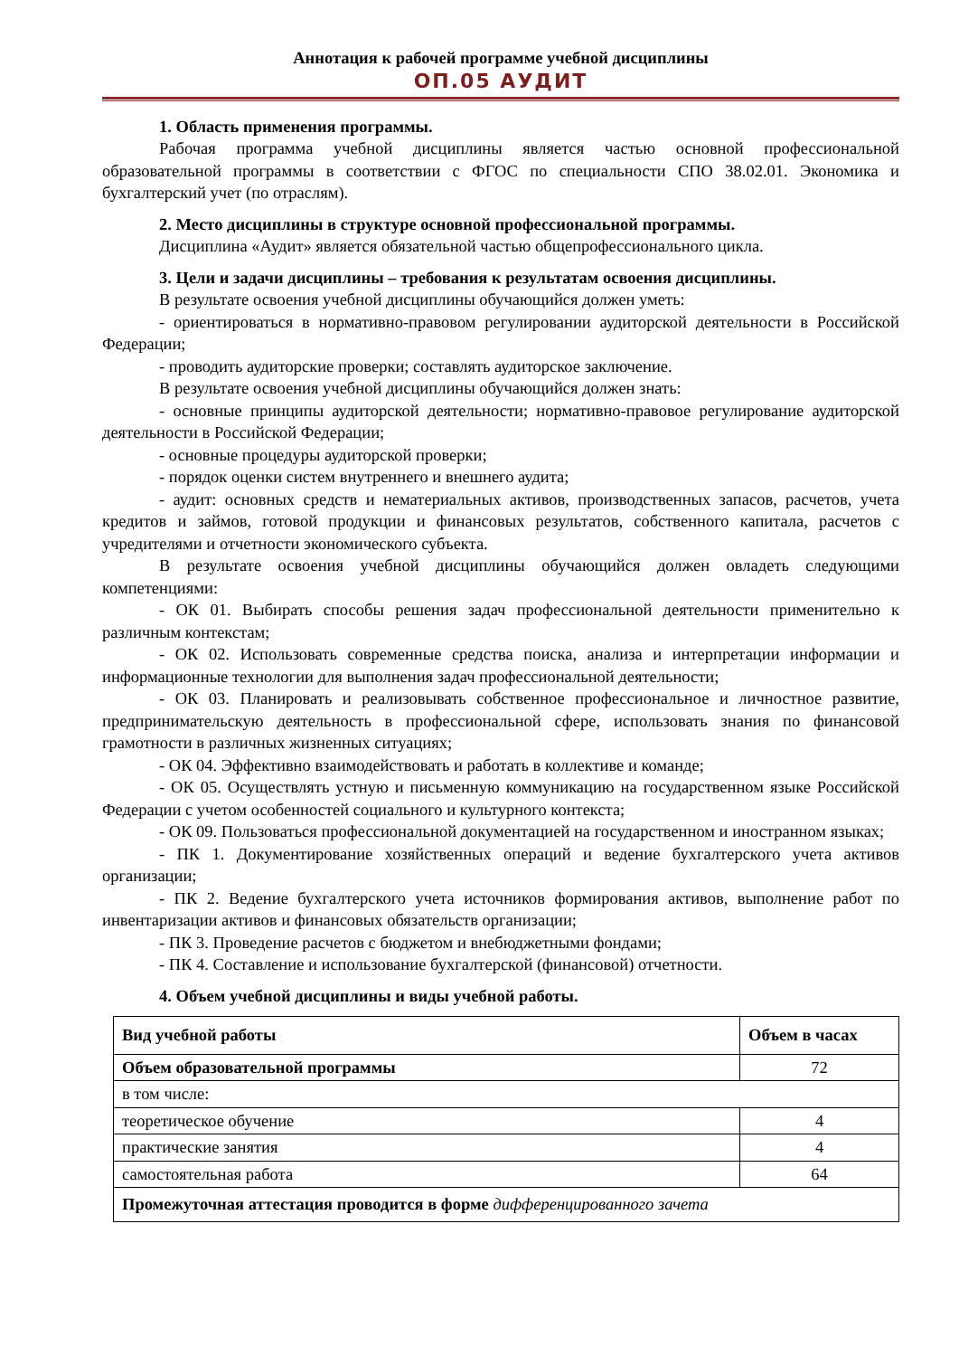Аннотация к рабочей программе учебной дисциплины
ОП.05 АУДИТ
1. Область применения программы.
Рабочая программа учебной дисциплины является частью основной профессиональной образовательной программы в соответствии с ФГОС по специальности СПО 38.02.01. Экономика и бухгалтерский учет (по отраслям).
2. Место дисциплины в структуре основной профессиональной программы.
Дисциплина «Аудит» является обязательной частью общепрофессионального цикла.
3. Цели и задачи дисциплины – требования к результатам освоения дисциплины.
В результате освоения учебной дисциплины обучающийся должен уметь:
- ориентироваться в нормативно-правовом регулировании аудиторской деятельности в Российской Федерации;
- проводить аудиторские проверки; составлять аудиторское заключение.
В результате освоения учебной дисциплины обучающийся должен знать:
- основные принципы аудиторской деятельности; нормативно-правовое регулирование аудиторской деятельности в Российской Федерации;
- основные процедуры аудиторской проверки;
- порядок оценки систем внутреннего и внешнего аудита;
- аудит: основных средств и нематериальных активов, производственных запасов, расчетов, учета кредитов и займов, готовой продукции и финансовых результатов, собственного капитала, расчетов с учредителями и отчетности экономического субъекта.
В результате освоения учебной дисциплины обучающийся должен овладеть следующими компетенциями:
- ОК 01. Выбирать способы решения задач профессиональной деятельности применительно к различным контекстам;
- ОК 02. Использовать современные средства поиска, анализа и интерпретации информации и информационные технологии для выполнения задач профессиональной деятельности;
- ОК 03. Планировать и реализовывать собственное профессиональное и личностное развитие, предпринимательскую деятельность в профессиональной сфере, использовать знания по финансовой грамотности в различных жизненных ситуациях;
- ОК 04. Эффективно взаимодействовать и работать в коллективе и команде;
- ОК 05. Осуществлять устную и письменную коммуникацию на государственном языке Российской Федерации с учетом особенностей социального и культурного контекста;
- ОК 09. Пользоваться профессиональной документацией на государственном и иностранном языках;
- ПК 1. Документирование хозяйственных операций и ведение бухгалтерского учета активов организации;
- ПК 2. Ведение бухгалтерского учета источников формирования активов, выполнение работ по инвентаризации активов и финансовых обязательств организации;
- ПК 3. Проведение расчетов с бюджетом и внебюджетными фондами;
- ПК 4. Составление и использование бухгалтерской (финансовой) отчетности.
4. Объем учебной дисциплины и виды учебной работы.
| Вид учебной работы | Объем в часах |
| --- | --- |
| Объем образовательной программы | 72 |
| в том числе: | |
| теоретическое обучение | 4 |
| практические занятия | 4 |
| самостоятельная работа | 64 |
| Промежуточная аттестация проводится в форме дифференцированного зачета | |